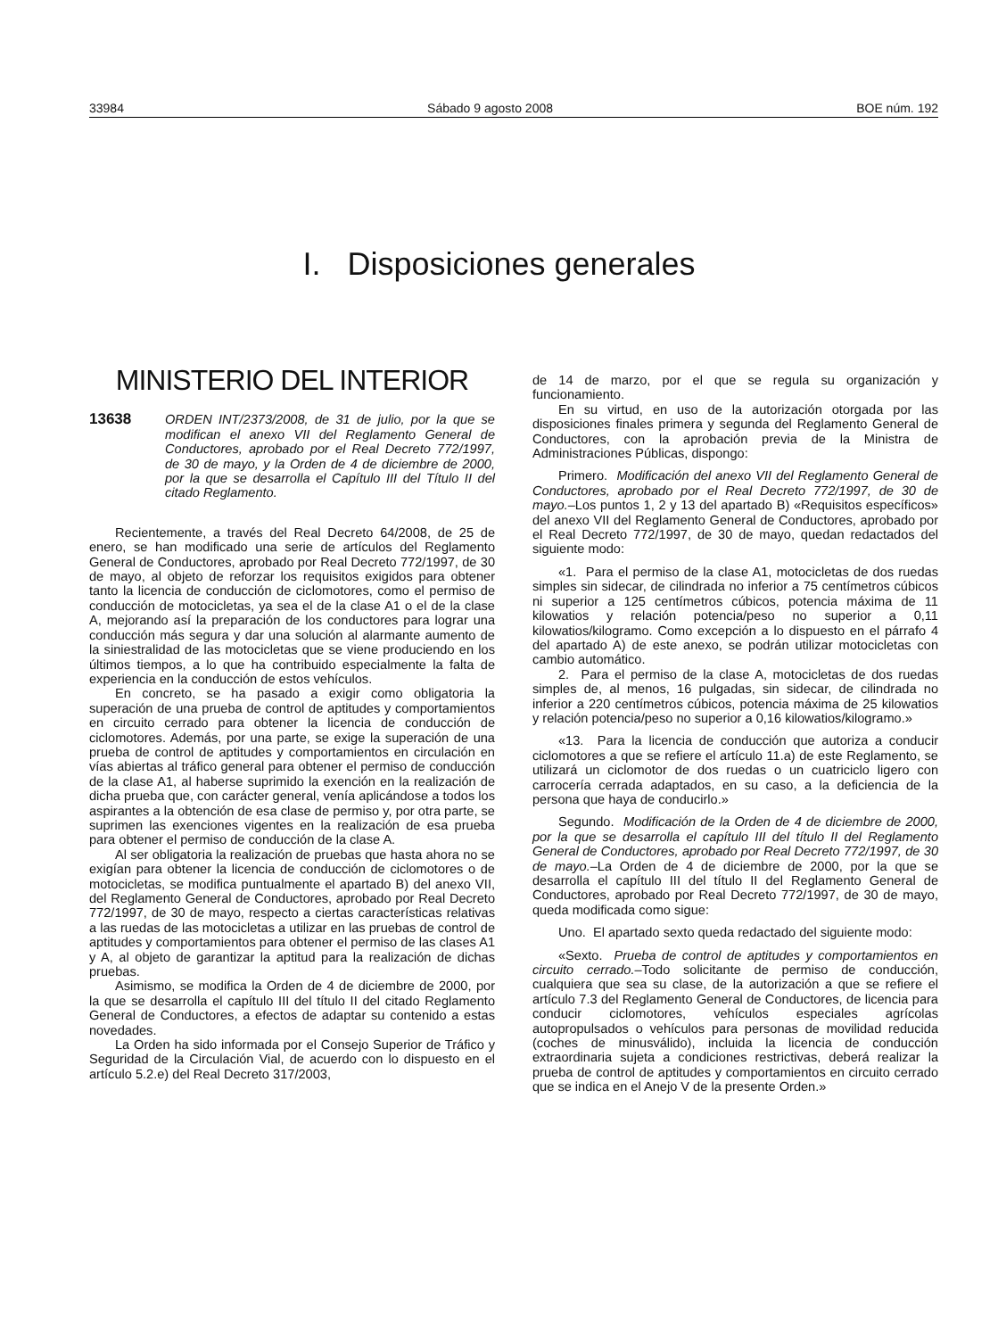33984 Sábado 9 agosto 2008 BOE núm. 192
I. Disposiciones generales
MINISTERIO DEL INTERIOR
13638 ORDEN INT/2373/2008, de 31 de julio, por la que se modifican el anexo VII del Reglamento General de Conductores, aprobado por el Real Decreto 772/1997, de 30 de mayo, y la Orden de 4 de diciembre de 2000, por la que se desarrolla el Capítulo III del Título II del citado Reglamento.
Recientemente, a través del Real Decreto 64/2008, de 25 de enero, se han modificado una serie de artículos del Reglamento General de Conductores, aprobado por Real Decreto 772/1997, de 30 de mayo, al objeto de reforzar los requisitos exigidos para obtener tanto la licencia de conducción de ciclomotores, como el permiso de conducción de motocicletas, ya sea el de la clase A1 o el de la clase A, mejorando así la preparación de los conductores para lograr una conducción más segura y dar una solución al alarmante aumento de la siniestralidad de las motocicletas que se viene produciendo en los últimos tiempos, a lo que ha contribuido especialmente la falta de experiencia en la conducción de estos vehículos.
En concreto, se ha pasado a exigir como obligatoria la superación de una prueba de control de aptitudes y comportamientos en circuito cerrado para obtener la licencia de conducción de ciclomotores. Además, por una parte, se exige la superación de una prueba de control de aptitudes y comportamientos en circulación en vías abiertas al tráfico general para obtener el permiso de conducción de la clase A1, al haberse suprimido la exención en la realización de dicha prueba que, con carácter general, venía aplicándose a todos los aspirantes a la obtención de esa clase de permiso y, por otra parte, se suprimen las exenciones vigentes en la realización de esa prueba para obtener el permiso de conducción de la clase A.
Al ser obligatoria la realización de pruebas que hasta ahora no se exigían para obtener la licencia de conducción de ciclomotores o de motocicletas, se modifica puntualmente el apartado B) del anexo VII, del Reglamento General de Conductores, aprobado por Real Decreto 772/1997, de 30 de mayo, respecto a ciertas características relativas a las ruedas de las motocicletas a utilizar en las pruebas de control de aptitudes y comportamientos para obtener el permiso de las clases A1 y A, al objeto de garantizar la aptitud para la realización de dichas pruebas.
Asimismo, se modifica la Orden de 4 de diciembre de 2000, por la que se desarrolla el capítulo III del título II del citado Reglamento General de Conductores, a efectos de adaptar su contenido a estas novedades.
La Orden ha sido informada por el Consejo Superior de Tráfico y Seguridad de la Circulación Vial, de acuerdo con lo dispuesto en el artículo 5.2.e) del Real Decreto 317/2003,
de 14 de marzo, por el que se regula su organización y funcionamiento.
En su virtud, en uso de la autorización otorgada por las disposiciones finales primera y segunda del Reglamento General de Conductores, con la aprobación previa de la Ministra de Administraciones Públicas, dispongo:
Primero. Modificación del anexo VII del Reglamento General de Conductores, aprobado por el Real Decreto 772/1997, de 30 de mayo.–Los puntos 1, 2 y 13 del apartado B) «Requisitos específicos» del anexo VII del Reglamento General de Conductores, aprobado por el Real Decreto 772/1997, de 30 de mayo, quedan redactados del siguiente modo:
«1. Para el permiso de la clase A1, motocicletas de dos ruedas simples sin sidecar, de cilindrada no inferior a 75 centímetros cúbicos ni superior a 125 centímetros cúbicos, potencia máxima de 11 kilowatios y relación potencia/peso no superior a 0,11 kilowatios/kilogramo. Como excepción a lo dispuesto en el párrafo 4 del apartado A) de este anexo, se podrán utilizar motocicletas con cambio automático.
2. Para el permiso de la clase A, motocicletas de dos ruedas simples de, al menos, 16 pulgadas, sin sidecar, de cilindrada no inferior a 220 centímetros cúbicos, potencia máxima de 25 kilowatios y relación potencia/peso no superior a 0,16 kilowatios/kilogramo.»
«13. Para la licencia de conducción que autoriza a conducir ciclomotores a que se refiere el artículo 11.a) de este Reglamento, se utilizará un ciclomotor de dos ruedas o un cuatriciclo ligero con carrocería cerrada adaptados, en su caso, a la deficiencia de la persona que haya de conducirlo.»
Segundo. Modificación de la Orden de 4 de diciembre de 2000, por la que se desarrolla el capítulo III del título II del Reglamento General de Conductores, aprobado por Real Decreto 772/1997, de 30 de mayo.–La Orden de 4 de diciembre de 2000, por la que se desarrolla el capítulo III del título II del Reglamento General de Conductores, aprobado por Real Decreto 772/1997, de 30 de mayo, queda modificada como sigue:
Uno. El apartado sexto queda redactado del siguiente modo:
«Sexto. Prueba de control de aptitudes y comportamientos en circuito cerrado.–Todo solicitante de permiso de conducción, cualquiera que sea su clase, de la autorización a que se refiere el artículo 7.3 del Reglamento General de Conductores, de licencia para conducir ciclomotores, vehículos especiales agrícolas autopropulsados o vehículos para personas de movilidad reducida (coches de minusválido), incluida la licencia de conducción extraordinaria sujeta a condiciones restrictivas, deberá realizar la prueba de control de aptitudes y comportamientos en circuito cerrado que se indica en el Anejo V de la presente Orden.»